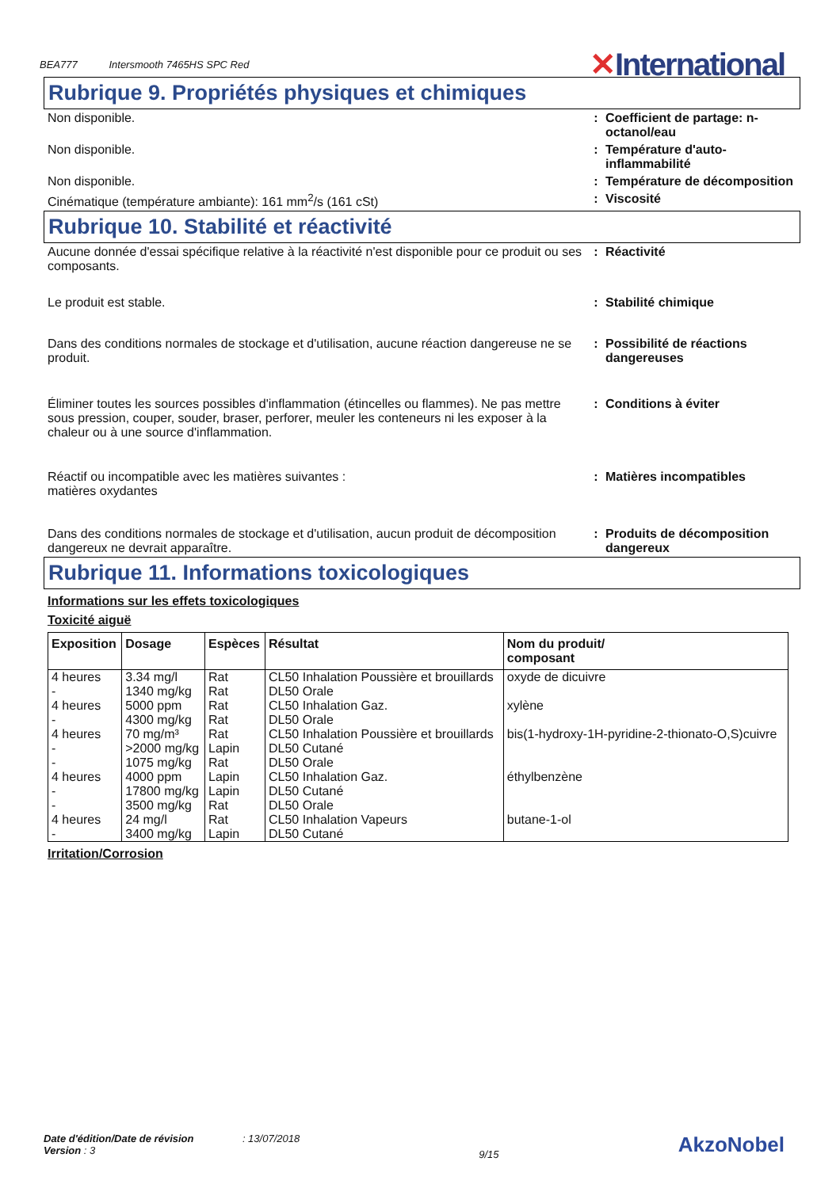BEA777 Intersmooth 7465HS SPC Red
✕International
Rubrique 9. Propriétés physiques et chimiques
Non disponible. : Coefficient de partage: n-octanol/eau
Non disponible. : Température d'auto-inflammabilité
Non disponible. : Température de décomposition
Cinématique (température ambiante): 161 mm<sup>2</sup>/s (161 cSt) : Viscosité
Rubrique 10. Stabilité et réactivité
Aucune donnée d'essai spécifique relative à la réactivité n'est disponible pour ce produit ou ses composants.
: Réactivité
Le produit est stable. : Stabilité chimique
Dans des conditions normales de stockage et d'utilisation, aucune réaction dangereuse ne se produit.
: Possibilité de réactions dangereuses
Éliminer toutes les sources possibles d'inflammation (étincelles ou flammes). Ne pas mettre sous pression, couper, souder, braser, perforer, meuler les conteneurs ni les exposer à la chaleur ou à une source d'inflammation.
: Conditions à éviter
Réactif ou incompatible avec les matières suivantes :
matières oxydantes
: Matières incompatibles
Dans des conditions normales de stockage et d'utilisation, aucun produit de décomposition dangereux ne devrait apparaître.
: Produits de décomposition dangereux
Rubrique 11. Informations toxicologiques
Informations sur les effets toxicologiques
Toxicité aiguë
| Exposition | Dosage | Espèces | Résultat | Nom du produit/ composant |
| --- | --- | --- | --- | --- |
| 4 heures | 3.34 mg/l | Rat | CL50 Inhalation Poussière et brouillards | oxyde de dicuivre |
| - | 1340 mg/kg | Rat | DL50 Orale | |
| 4 heures | 5000 ppm | Rat | CL50 Inhalation Gaz. | xylène |
| - | 4300 mg/kg | Rat | DL50 Orale | |
| 4 heures | 70 mg/m³ | Rat | CL50 Inhalation Poussière et brouillards | bis(1-hydroxy-1H-pyridine-2-thionato-O,S)cuivre |
| - | >2000 mg/kg | Lapin | DL50 Cutané | |
| - | 1075 mg/kg | Rat | DL50 Orale | |
| 4 heures | 4000 ppm | Lapin | CL50 Inhalation Gaz. | éthylbenzène |
| - | 17800 mg/kg | Lapin | DL50 Cutané | |
| - | 3500 mg/kg | Rat | DL50 Orale | |
| 4 heures | 24 mg/l | Rat | CL50 Inhalation Vapeurs | butane-1-ol |
| - | 3400 mg/kg | Lapin | DL50 Cutané | |
Irritation/Corrosion
Date d'édition/Date de révision : 13/07/2018
Version : 3
9/15
AkzoNobel